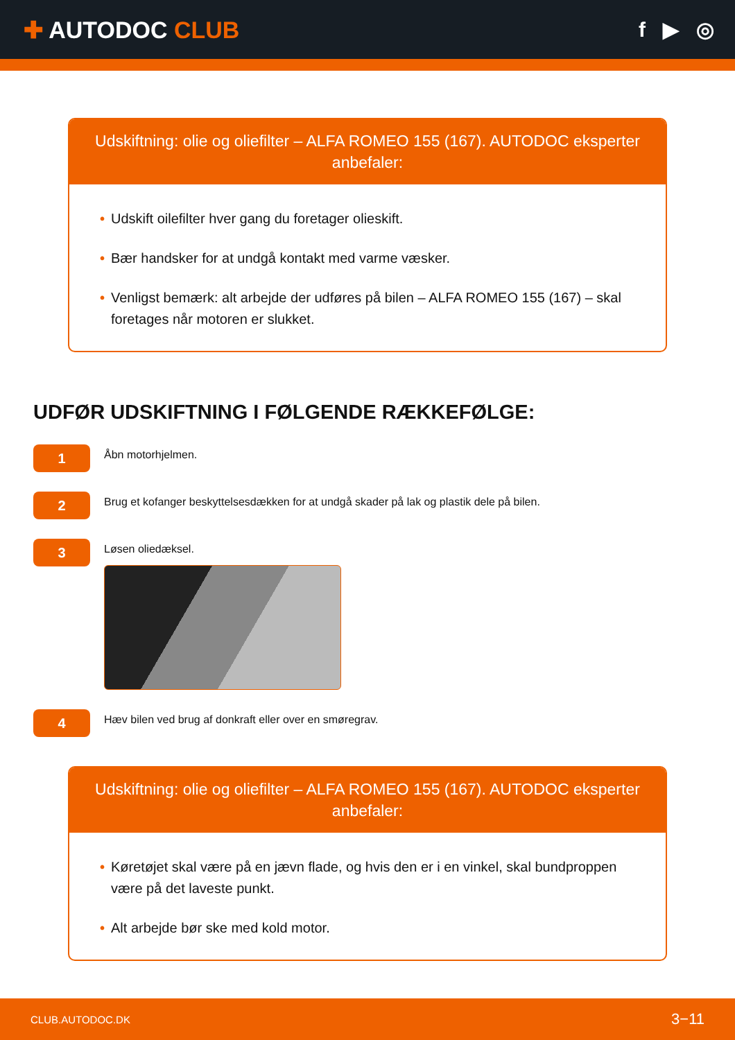✚ AUTODOC CLUB f ▶ ◎
Udskiftning: olie og oliefilter – ALFA ROMEO 155 (167). AUTODOC eksperter anbefaler:
• Udskift oilefilter hver gang du foretager olieskift.
• Bær handsker for at undgå kontakt med varme væsker.
• Venligst bemærk: alt arbejde der udføres på bilen – ALFA ROMEO 155 (167) – skal foretages når motoren er slukket.
UDFØR UDSKIFTNING I FØLGENDE RÆKKEFØLGE:
1
Åbn motorhjelmen.
2
Brug et kofanger beskyttelsesdækken for at undgå skader på lak og plastik dele på bilen.
3
Løsen oliedæksel.
4
Hæv bilen ved brug af donkraft eller over en smøregrav.
Udskiftning: olie og oliefilter – ALFA ROMEO 155 (167). AUTODOC eksperter anbefaler:
• Køretøjet skal være på en jævn flade, og hvis den er i en vinkel, skal bundproppen være på det laveste punkt.
• Alt arbejde bør ske med kold motor.
CLUB.AUTODOC.DK 3−11